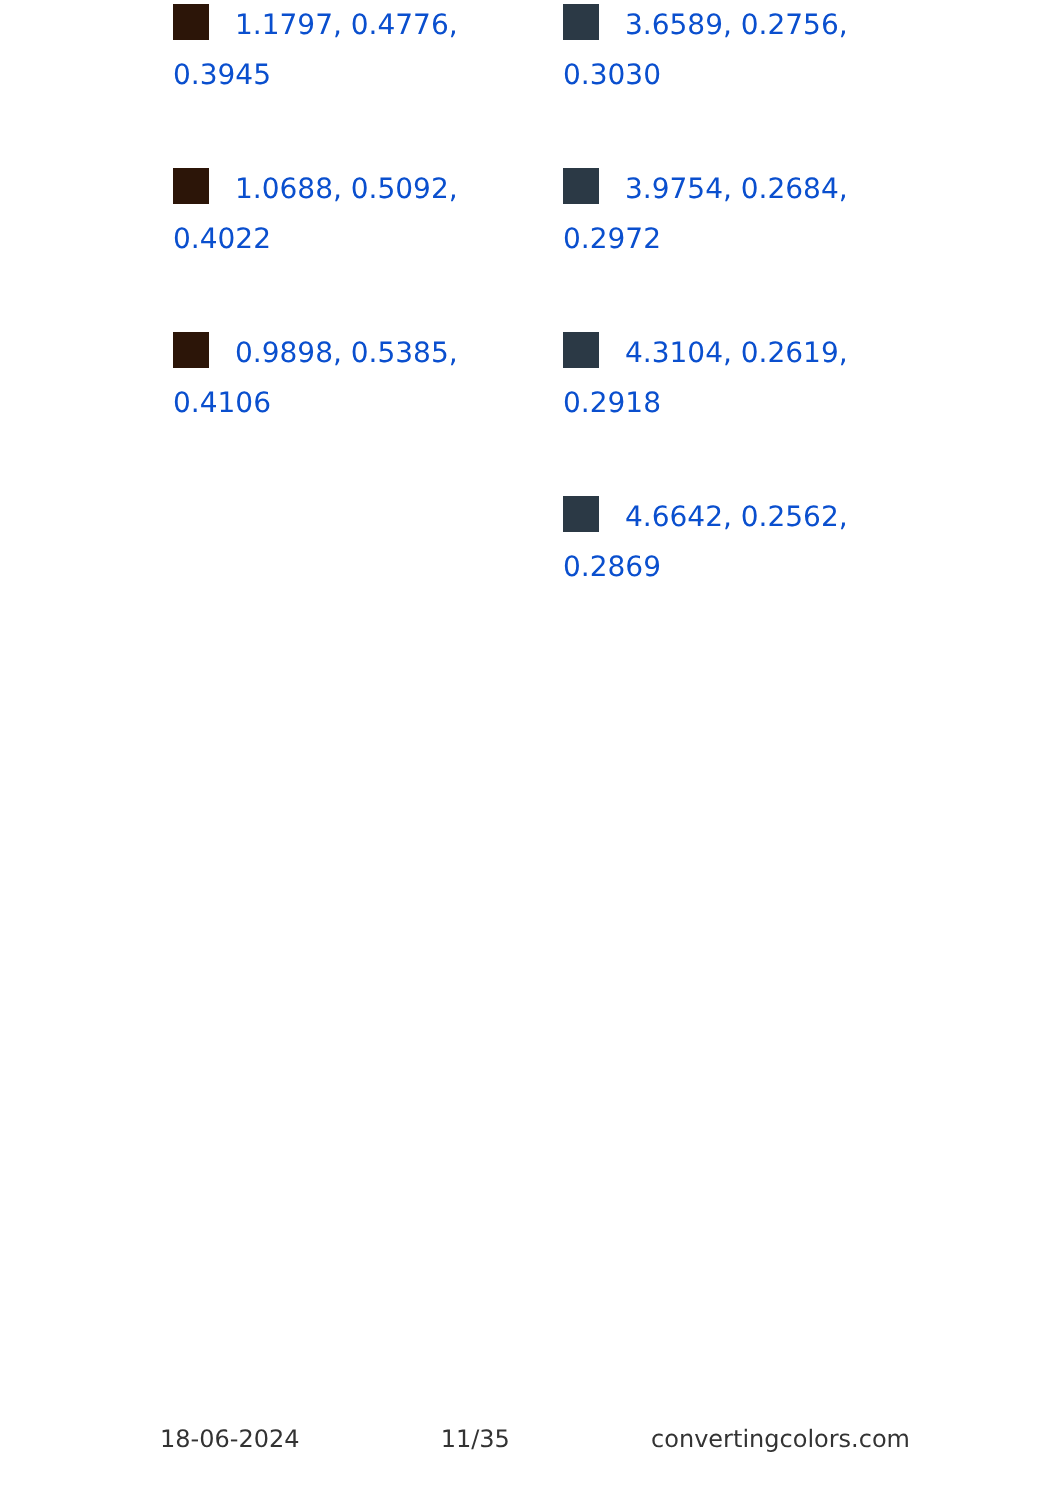1.1797, 0.4776, 0.3945
1.0688, 0.5092, 0.4022
0.9898, 0.5385, 0.4106
3.6589, 0.2756, 0.3030
3.9754, 0.2684, 0.2972
4.3104, 0.2619, 0.2918
4.6642, 0.2562, 0.2869
18-06-2024 11/35 convertingcolors.com